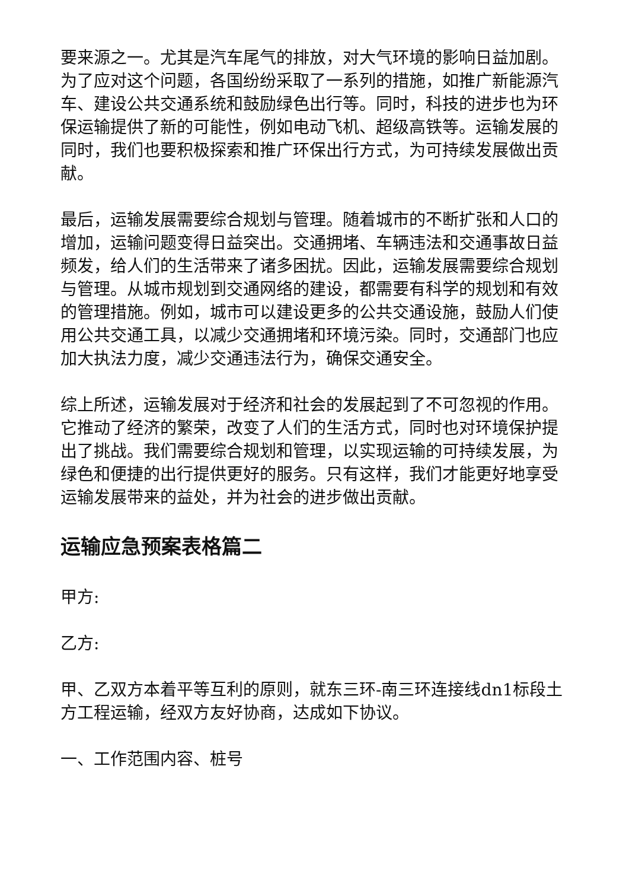要来源之一。尤其是汽车尾气的排放，对大气环境的影响日益加剧。为了应对这个问题，各国纷纷采取了一系列的措施，如推广新能源汽车、建设公共交通系统和鼓励绿色出行等。同时，科技的进步也为环保运输提供了新的可能性，例如电动飞机、超级高铁等。运输发展的同时，我们也要积极探索和推广环保出行方式，为可持续发展做出贡献。
最后，运输发展需要综合规划与管理。随着城市的不断扩张和人口的增加，运输问题变得日益突出。交通拥堵、车辆违法和交通事故日益频发，给人们的生活带来了诸多困扰。因此，运输发展需要综合规划与管理。从城市规划到交通网络的建设，都需要有科学的规划和有效的管理措施。例如，城市可以建设更多的公共交通设施，鼓励人们使用公共交通工具，以减少交通拥堵和环境污染。同时，交通部门也应加大执法力度，减少交通违法行为，确保交通安全。
综上所述，运输发展对于经济和社会的发展起到了不可忽视的作用。它推动了经济的繁荣，改变了人们的生活方式，同时也对环境保护提出了挑战。我们需要综合规划和管理，以实现运输的可持续发展，为绿色和便捷的出行提供更好的服务。只有这样，我们才能更好地享受运输发展带来的益处，并为社会的进步做出贡献。
运输应急预案表格篇二
甲方:
乙方:
甲、乙双方本着平等互利的原则，就东三环-南三环连接线dn1标段土方工程运输，经双方友好协商，达成如下协议。
一、工作范围内容、桩号